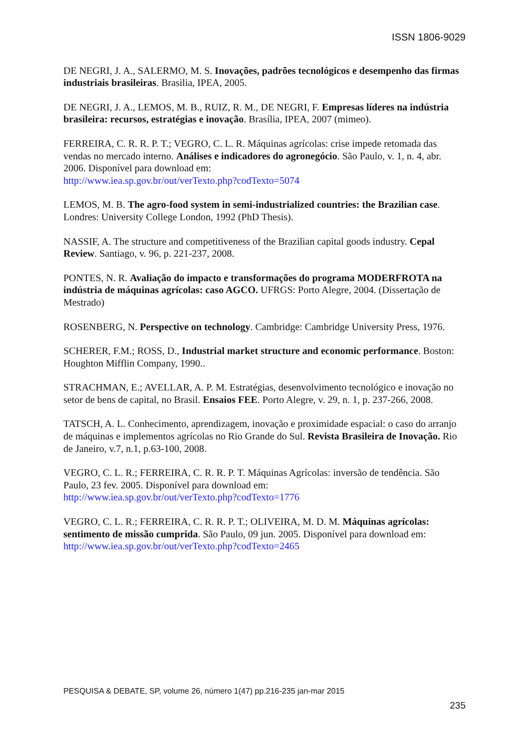ISSN 1806-9029
DE NEGRI, J. A., SALERMO, M. S. Inovações, padrões tecnológicos e desempenho das firmas industriais brasileiras. Brasilia, IPEA, 2005.
DE NEGRI, J. A., LEMOS, M. B., RUIZ, R. M., DE NEGRI, F. Empresas líderes na indústria brasileira: recursos, estratégias e inovação. Brasília, IPEA, 2007 (mimeo).
FERREIRA, C. R. R. P. T.; VEGRO, C. L. R. Máquinas agrícolas: crise impede retomada das vendas no mercado interno. Análises e indicadores do agronegócio. São Paulo, v. 1, n. 4, abr. 2006. Disponível para download em:
http://www.iea.sp.gov.br/out/verTexto.php?codTexto=5074
LEMOS, M. B. The agro-food system in semi-industrialized countries: the Brazilian case. Londres: University College London, 1992 (PhD Thesis).
NASSIF, A. The structure and competitiveness of the Brazilian capital goods industry. Cepal Review. Santiago, v. 96, p. 221-237, 2008.
PONTES, N. R. Avaliação do impacto e transformações do programa MODERFROTA na indústria de máquinas agrícolas: caso AGCO. UFRGS: Porto Alegre, 2004. (Dissertação de Mestrado)
ROSENBERG, N. Perspective on technology. Cambridge: Cambridge University Press, 1976.
SCHERER, F.M.; ROSS, D., Industrial market structure and economic performance. Boston: Houghton Mifflin Company, 1990..
STRACHMAN, E.; AVELLAR, A. P. M. Estratégias, desenvolvimento tecnológico e inovação no setor de bens de capital, no Brasil. Ensaios FEE. Porto Alegre, v. 29, n. 1, p. 237-266, 2008.
TATSCH, A. L. Conhecimento, aprendizagem, inovação e proximidade espacial: o caso do arranjo de máquinas e implementos agrícolas no Rio Grande do Sul. Revista Brasileira de Inovação. Rio de Janeiro, v.7, n.1, p.63-100, 2008.
VEGRO, C. L. R.; FERREIRA, C. R. R. P. T. Máquinas Agrícolas: inversão de tendência. São Paulo, 23 fev. 2005. Disponível para download em:
http://www.iea.sp.gov.br/out/verTexto.php?codTexto=1776
VEGRO, C. L. R.; FERREIRA, C. R. R. P. T.; OLIVEIRA, M. D. M. Máquinas agrícolas: sentimento de missão cumprida. São Paulo, 09 jun. 2005. Disponível para download em:
http://www.iea.sp.gov.br/out/verTexto.php?codTexto=2465
PESQUISA & DEBATE, SP, volume 26, número 1(47) pp.216-235 jan-mar 2015
235